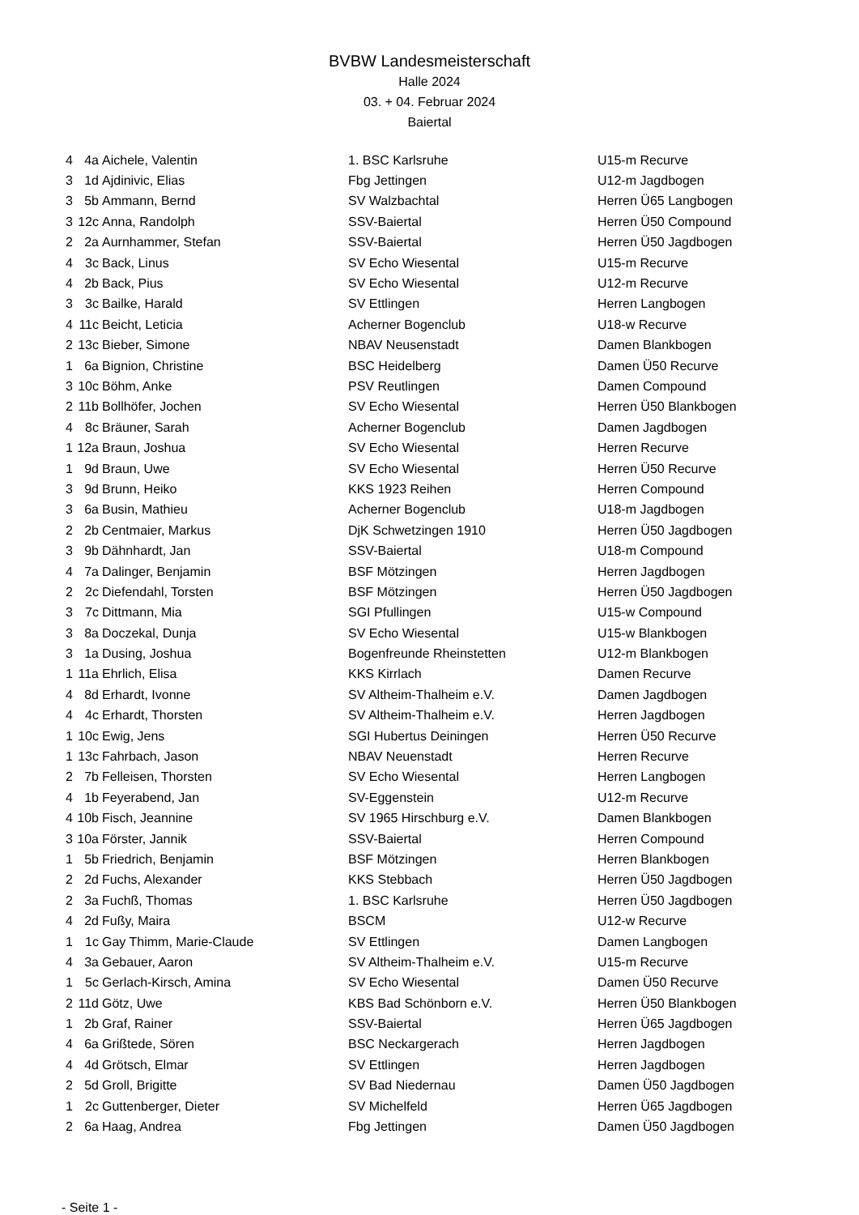BVBW Landesmeisterschaft
Halle 2024
03. + 04. Februar 2024
Baiertal
| 4 | 4a | Aichele, Valentin | 1. BSC Karlsruhe | U15-m Recurve |
| 3 | 1d | Ajdinivic, Elias | Fbg Jettingen | U12-m Jagdbogen |
| 3 | 5b | Ammann, Bernd | SV Walzbachtal | Herren Ü65 Langbogen |
| 3 | 12c | Anna, Randolph | SSV-Baiertal | Herren Ü50 Compound |
| 2 | 2a | Aurnhammer, Stefan | SSV-Baiertal | Herren Ü50 Jagdbogen |
| 4 | 3c | Back, Linus | SV Echo Wiesental | U15-m Recurve |
| 4 | 2b | Back, Pius | SV Echo Wiesental | U12-m Recurve |
| 3 | 3c | Bailke, Harald | SV Ettlingen | Herren Langbogen |
| 4 | 11c | Beicht, Leticia | Acherner Bogenclub | U18-w Recurve |
| 2 | 13c | Bieber, Simone | NBAV Neusenstadt | Damen Blankbogen |
| 1 | 6a | Bignion, Christine | BSC Heidelberg | Damen Ü50 Recurve |
| 3 | 10c | Böhm, Anke | PSV Reutlingen | Damen Compound |
| 2 | 11b | Bollhöfer, Jochen | SV Echo Wiesental | Herren Ü50 Blankbogen |
| 4 | 8c | Bräuner, Sarah | Acherner Bogenclub | Damen Jagdbogen |
| 1 | 12a | Braun, Joshua | SV Echo Wiesental | Herren Recurve |
| 1 | 9d | Braun, Uwe | SV Echo Wiesental | Herren Ü50 Recurve |
| 3 | 9d | Brunn, Heiko | KKS 1923 Reihen | Herren Compound |
| 3 | 6a | Busin, Mathieu | Acherner Bogenclub | U18-m Jagdbogen |
| 2 | 2b | Centmaier, Markus | DjK Schwetzingen 1910 | Herren Ü50 Jagdbogen |
| 3 | 9b | Dähnhardt, Jan | SSV-Baiertal | U18-m Compound |
| 4 | 7a | Dalinger, Benjamin | BSF Mötzingen | Herren Jagdbogen |
| 2 | 2c | Diefendahl, Torsten | BSF Mötzingen | Herren Ü50 Jagdbogen |
| 3 | 7c | Dittmann, Mia | SGI Pfullingen | U15-w Compound |
| 3 | 8a | Doczekal, Dunja | SV Echo Wiesental | U15-w Blankbogen |
| 3 | 1a | Dusing, Joshua | Bogenfreunde Rheinstetten | U12-m Blankbogen |
| 1 | 11a | Ehrlich, Elisa | KKS Kirrlach | Damen Recurve |
| 4 | 8d | Erhardt, Ivonne | SV Altheim-Thalheim e.V. | Damen Jagdbogen |
| 4 | 4c | Erhardt, Thorsten | SV Altheim-Thalheim e.V. | Herren Jagdbogen |
| 1 | 10c | Ewig, Jens | SGI Hubertus Deiningen | Herren Ü50 Recurve |
| 1 | 13c | Fahrbach, Jason | NBAV Neuenstadt | Herren Recurve |
| 2 | 7b | Felleisen, Thorsten | SV Echo Wiesental | Herren Langbogen |
| 4 | 1b | Feyerabend, Jan | SV-Eggenstein | U12-m Recurve |
| 4 | 10b | Fisch, Jeannine | SV 1965 Hirschburg e.V. | Damen Blankbogen |
| 3 | 10a | Förster, Jannik | SSV-Baiertal | Herren Compound |
| 1 | 5b | Friedrich, Benjamin | BSF Mötzingen | Herren Blankbogen |
| 2 | 2d | Fuchs, Alexander | KKS Stebbach | Herren Ü50 Jagdbogen |
| 2 | 3a | Fuchß, Thomas | 1. BSC Karlsruhe | Herren Ü50 Jagdbogen |
| 4 | 2d | Fußy, Maira | BSCM | U12-w Recurve |
| 1 | 1c | Gay Thimm, Marie-Claude | SV Ettlingen | Damen Langbogen |
| 4 | 3a | Gebauer, Aaron | SV Altheim-Thalheim e.V. | U15-m Recurve |
| 1 | 5c | Gerlach-Kirsch, Amina | SV Echo Wiesental | Damen Ü50 Recurve |
| 2 | 11d | Götz, Uwe | KBS Bad Schönborn e.V. | Herren Ü50 Blankbogen |
| 1 | 2b | Graf, Rainer | SSV-Baiertal | Herren Ü65 Jagdbogen |
| 4 | 6a | Grißtede, Sören | BSC Neckargerach | Herren Jagdbogen |
| 4 | 4d | Grötsch, Elmar | SV Ettlingen | Herren Jagdbogen |
| 2 | 5d | Groll, Brigitte | SV Bad Niedernau | Damen Ü50 Jagdbogen |
| 1 | 2c | Guttenberger, Dieter | SV Michelfeld | Herren Ü65 Jagdbogen |
| 2 | 6a | Haag, Andrea | Fbg Jettingen | Damen Ü50 Jagdbogen |
- Seite 1 -